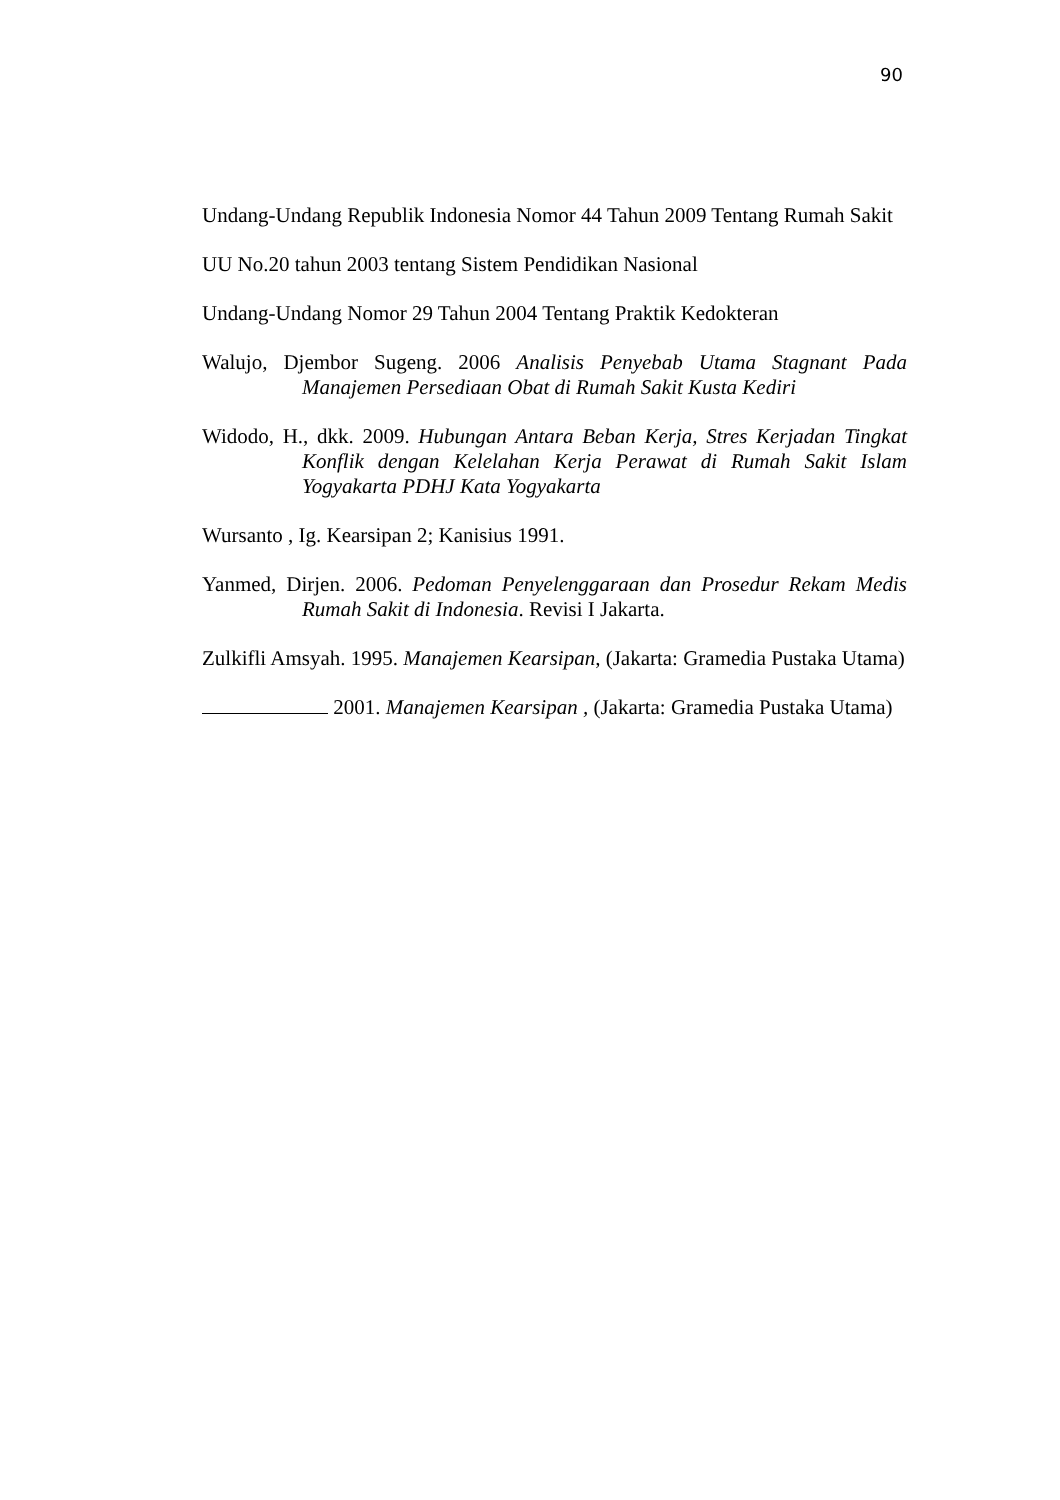90
Undang-Undang Republik Indonesia Nomor 44 Tahun 2009 Tentang Rumah Sakit
UU No.20 tahun 2003 tentang Sistem Pendidikan Nasional
Undang-Undang Nomor 29 Tahun 2004 Tentang Praktik Kedokteran
Walujo, Djembor Sugeng. 2006 Analisis Penyebab Utama Stagnant Pada Manajemen Persediaan Obat di Rumah Sakit Kusta Kediri
Widodo, H., dkk. 2009. Hubungan Antara Beban Kerja, Stres Kerjadan Tingkat Konflik dengan Kelelahan Kerja Perawat di Rumah Sakit Islam Yogyakarta PDHJ Kata Yogyakarta
Wursanto , Ig. Kearsipan 2; Kanisius 1991.
Yanmed, Dirjen. 2006. Pedoman Penyelenggaraan dan Prosedur Rekam Medis Rumah Sakit di Indonesia. Revisi I Jakarta.
Zulkifli Amsyah. 1995. Manajemen Kearsipan, (Jakarta: Gramedia Pustaka Utama)
2001. Manajemen Kearsipan , (Jakarta: Gramedia Pustaka Utama)